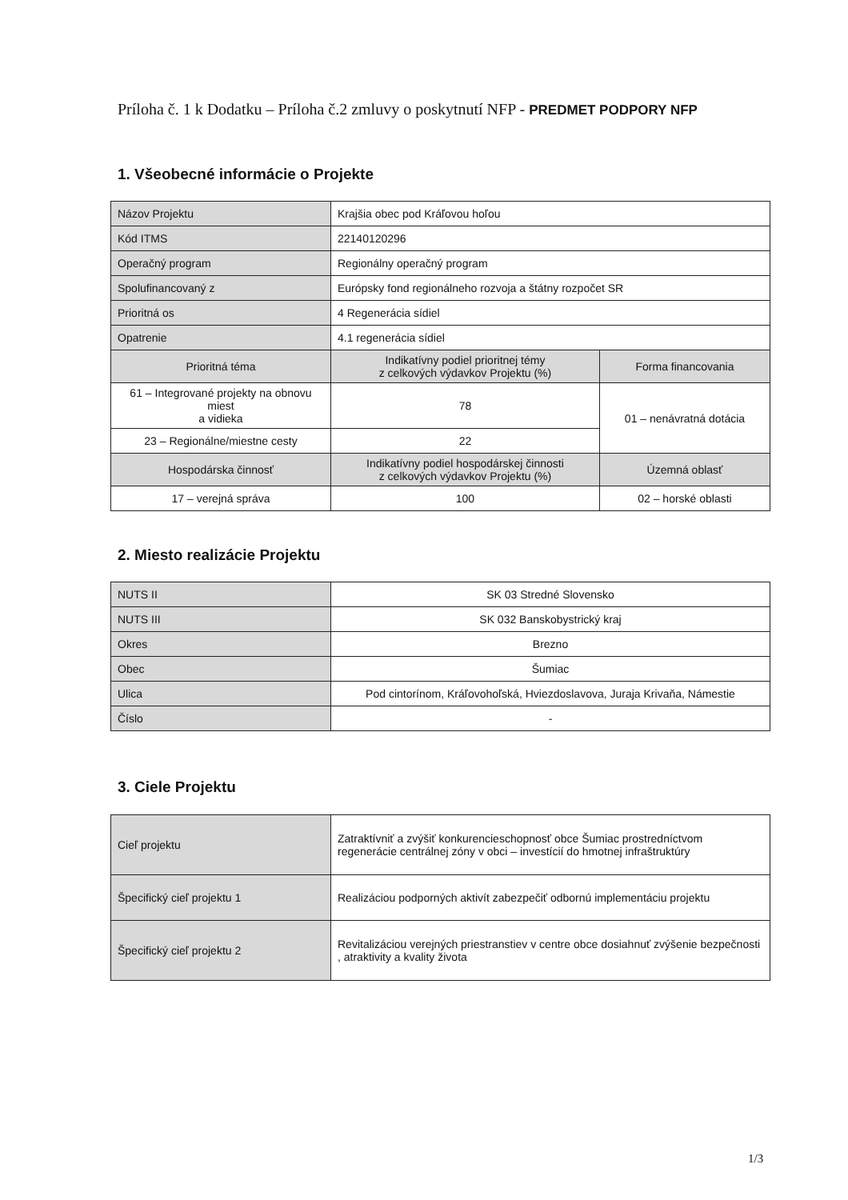Príloha č. 1 k Dodatku – Príloha č.2 zmluvy o poskytnutí NFP - PREDMET PODPORY NFP
1. Všeobecné informácie o Projekte
| Názov Projektu | Krajšia obec pod Kráľovou hoľou | |
| Kód ITMS | 22140120296 | |
| Operačný program | Regionálny operačný program | |
| Spolufinancovaný z | Európsky fond regionálneho rozvoja a štátny rozpočet SR | |
| Prioritná os | 4 Regenerácia sídiel | |
| Opatrenie | 4.1 regenerácia sídiel | |
| Prioritná téma | Indikatívny podiel prioritnej témy z celkových výdavkov Projektu (%) | Forma financovania |
| 61 – Integrované projekty na obnovu miest a vidieka | 78 | 01 – nenávratná dotácia |
| 23 – Regionálne/miestne cesty | 22 | |
| Hospodárska činnosť | Indikatívny podiel hospodárskej činnosti z celkových výdavkov Projektu (%) | Územná oblasť |
| 17 – verejná správa | 100 | 02 – horské oblasti |
2. Miesto realizácie Projektu
| NUTS II | SK 03 Stredné Slovensko |
| NUTS III | SK 032 Banskobystrický kraj |
| Okres | Brezno |
| Obec | Šumiac |
| Ulica | Pod cintorínom, Kráľovohoľská, Hviezdoslavova, Juraja Krivaňa, Námestie |
| Číslo | - |
3. Ciele Projektu
| Cieľ projektu | Zatraktívniť a zvýšiť konkurencieschopnosť obce Šumiac prostredníctvom regenerácie centrálnej zóny v obci – investícií do hmotnej infraštruktúry |
| Špecifický cieľ projektu 1 | Realizáciou podporných aktivít zabezpečiť odbornú implementáciu projektu |
| Špecifický cieľ projektu 2 | Revitalizáciou verejných priestranstiev v centre obce dosiahnuť zvýšenie bezpečnosti , atraktivity a kvality života |
1/3